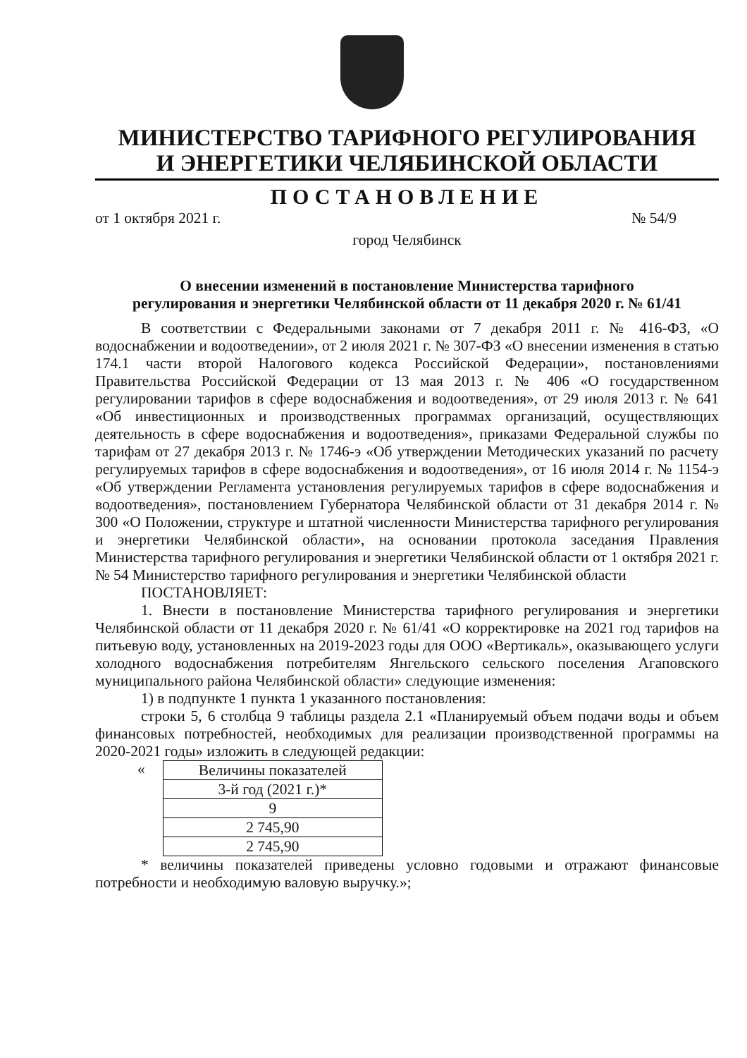МИНИСТЕРСТВО ТАРИФНОГО РЕГУЛИРОВАНИЯ
И ЭНЕРГЕТИКИ ЧЕЛЯБИНСКОЙ ОБЛАСТИ
ПОСТАНОВЛЕНИЕ
от 1 октября 2021 г. № 54/9
город Челябинск
О внесении изменений в постановление Министерства тарифного
регулирования и энергетики Челябинской области от 11 декабря 2020 г. № 61/41
В соответствии с Федеральными законами от 7 декабря 2011 г. № 416-ФЗ, «О водоснабжении и водоотведении», от 2 июля 2021 г. № 307-ФЗ «О внесении изменения в статью 174.1 части второй Налогового кодекса Российской Федерации», постановлениями Правительства Российской Федерации от 13 мая 2013 г. № 406 «О государственном регулировании тарифов в сфере водоснабжения и водоотведения», от 29 июля 2013 г. № 641 «Об инвестиционных и производственных программах организаций, осуществляющих деятельность в сфере водоснабжения и водоотведения», приказами Федеральной службы по тарифам от 27 декабря 2013 г. № 1746-э «Об утверждении Методических указаний по расчету регулируемых тарифов в сфере водоснабжения и водоотведения», от 16 июля 2014 г. № 1154-э «Об утверждении Регламента установления регулируемых тарифов в сфере водоснабжения и водоотведения», постановлением Губернатора Челябинской области от 31 декабря 2014 г. № 300 «О Положении, структуре и штатной численности Министерства тарифного регулирования и энергетики Челябинской области», на основании протокола заседания Правления Министерства тарифного регулирования и энергетики Челябинской области от 1 октября 2021 г. № 54 Министерство тарифного регулирования и энергетики Челябинской области
ПОСТАНОВЛЯЕТ:
1. Внести в постановление Министерства тарифного регулирования и энергетики Челябинской области от 11 декабря 2020 г. № 61/41 «О корректировке на 2021 год тарифов на питьевую воду, установленных на 2019-2023 годы для ООО «Вертикаль», оказывающего услуги холодного водоснабжения потребителям Янгельского сельского поселения Агаповского муниципального района Челябинской области» следующие изменения:
1) в подпункте 1 пункта 1 указанного постановления:
строки 5, 6 столбца 9 таблицы раздела 2.1 «Планируемый объем подачи воды и объем финансовых потребностей, необходимых для реализации производственной программы на 2020-2021 годы» изложить в следующей редакции:
«
| Величины показателей |
| 3-й год (2021 г.)* |
| 9 |
| 2 745,90 |
| 2 745,90 |
* величины показателей приведены условно годовыми и отражают финансовые потребности и необходимую валовую выручку.»;